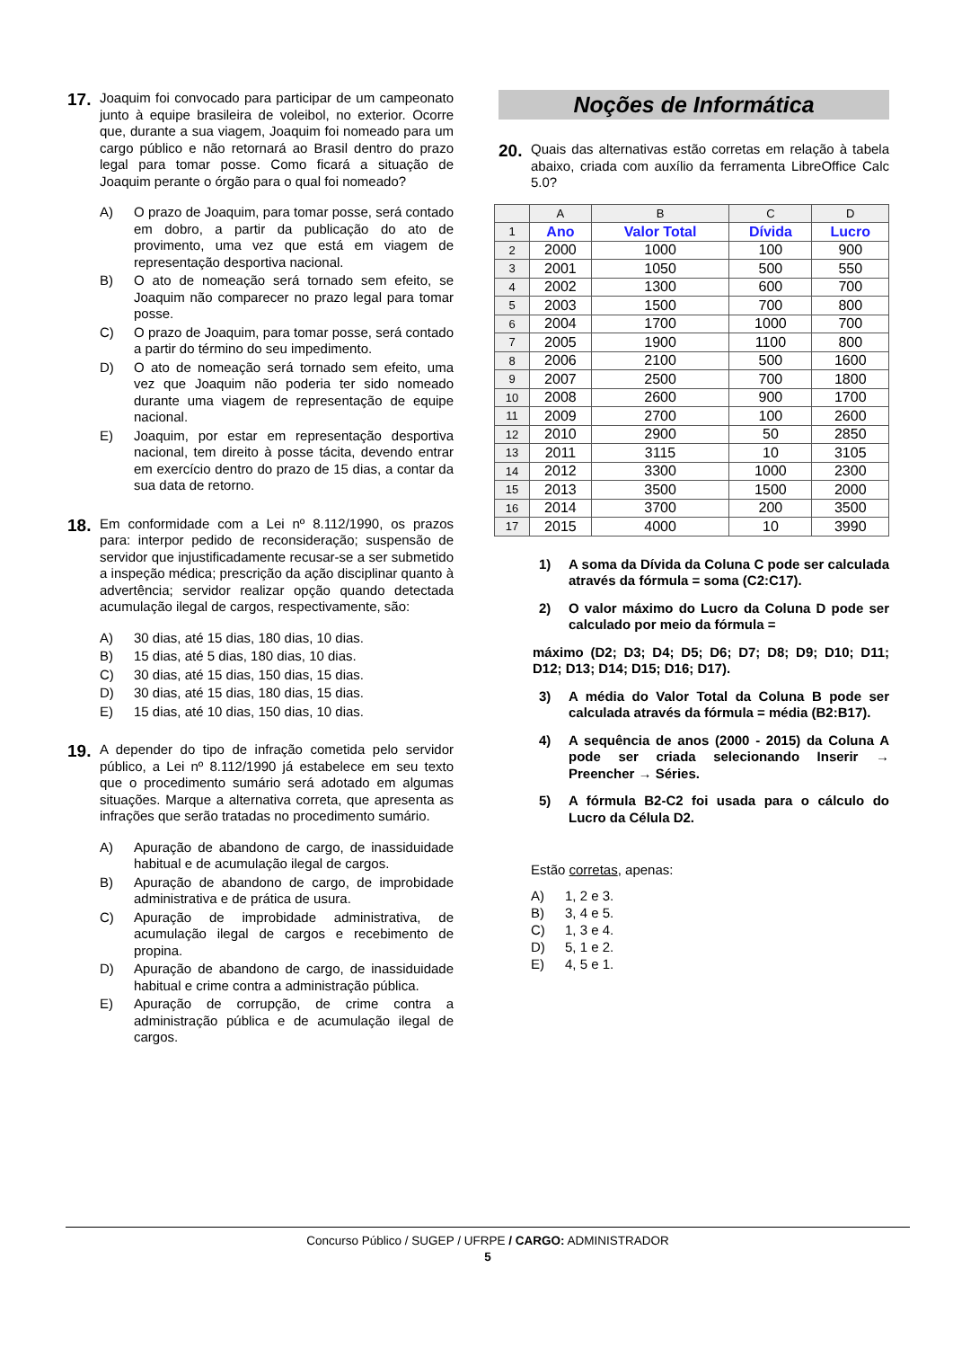17.
Joaquim foi convocado para participar de um campeonato junto à equipe brasileira de voleibol, no exterior. Ocorre que, durante a sua viagem, Joaquim foi nomeado para um cargo público e não retornará ao Brasil dentro do prazo legal para tomar posse. Como ficará a situação de Joaquim perante o órgão para o qual foi nomeado?
A) O prazo de Joaquim, para tomar posse, será contado em dobro, a partir da publicação do ato de provimento, uma vez que está em viagem de representação desportiva nacional.
B) O ato de nomeação será tornado sem efeito, se Joaquim não comparecer no prazo legal para tomar posse.
C) O prazo de Joaquim, para tomar posse, será contado a partir do término do seu impedimento.
D) O ato de nomeação será tornado sem efeito, uma vez que Joaquim não poderia ter sido nomeado durante uma viagem de representação de equipe nacional.
E) Joaquim, por estar em representação desportiva nacional, tem direito à posse tácita, devendo entrar em exercício dentro do prazo de 15 dias, a contar da sua data de retorno.
18.
Em conformidade com a Lei nº 8.112/1990, os prazos para: interpor pedido de reconsideração; suspensão de servidor que injustificadamente recusar-se a ser submetido a inspeção médica; prescrição da ação disciplinar quanto à advertência; servidor realizar opção quando detectada acumulação ilegal de cargos, respectivamente, são:
A) 30 dias, até 15 dias, 180 dias, 10 dias.
B) 15 dias, até 5 dias, 180 dias, 10 dias.
C) 30 dias, até 15 dias, 150 dias, 15 dias.
D) 30 dias, até 15 dias, 180 dias, 15 dias.
E) 15 dias, até 10 dias, 150 dias, 10 dias.
19.
A depender do tipo de infração cometida pelo servidor público, a Lei nº 8.112/1990 já estabelece em seu texto que o procedimento sumário será adotado em algumas situações. Marque a alternativa correta, que apresenta as infrações que serão tratadas no procedimento sumário.
A) Apuração de abandono de cargo, de inassiduidade habitual e de acumulação ilegal de cargos.
B) Apuração de abandono de cargo, de improbidade administrativa e de prática de usura.
C) Apuração de improbidade administrativa, de acumulação ilegal de cargos e recebimento de propina.
D) Apuração de abandono de cargo, de inassiduidade habitual e crime contra a administração pública.
E) Apuração de corrupção, de crime contra a administração pública e de acumulação ilegal de cargos.
Noções de Informática
20.
Quais das alternativas estão corretas em relação à tabela abaixo, criada com auxílio da ferramenta LibreOffice Calc 5.0?
| | A | B | C | D |
| --- | --- | --- | --- | --- |
| 1 | Ano | Valor Total | Dívida | Lucro |
| 2 | 2000 | 1000 | 100 | 900 |
| 3 | 2001 | 1050 | 500 | 550 |
| 4 | 2002 | 1300 | 600 | 700 |
| 5 | 2003 | 1500 | 700 | 800 |
| 6 | 2004 | 1700 | 1000 | 700 |
| 7 | 2005 | 1900 | 1100 | 800 |
| 8 | 2006 | 2100 | 500 | 1600 |
| 9 | 2007 | 2500 | 700 | 1800 |
| 10 | 2008 | 2600 | 900 | 1700 |
| 11 | 2009 | 2700 | 100 | 2600 |
| 12 | 2010 | 2900 | 50 | 2850 |
| 13 | 2011 | 3115 | 10 | 3105 |
| 14 | 2012 | 3300 | 1000 | 2300 |
| 15 | 2013 | 3500 | 1500 | 2000 |
| 16 | 2014 | 3700 | 200 | 3500 |
| 17 | 2015 | 4000 | 10 | 3990 |
1) A soma da Dívida da Coluna C pode ser calculada através da fórmula = soma (C2:C17).
2) O valor máximo do Lucro da Coluna D pode ser calculado por meio da fórmula =
máximo (D2; D3; D4; D5; D6; D7; D8; D9; D10; D11; D12; D13; D14; D15; D16; D17).
3) A média do Valor Total da Coluna B pode ser calculada através da fórmula = média (B2:B17).
4) A sequência de anos (2000 - 2015) da Coluna A pode ser criada selecionando Inserir → Preencher → Séries.
5) A fórmula B2-C2 foi usada para o cálculo do Lucro da Célula D2.
Estão corretas, apenas:
A) 1, 2 e 3.
B) 3, 4 e 5.
C) 1, 3 e 4.
D) 5, 1 e 2.
E) 4, 5 e 1.
Concurso Público / SUGEP / UFRPE / CARGO: ADMINISTRADOR
5